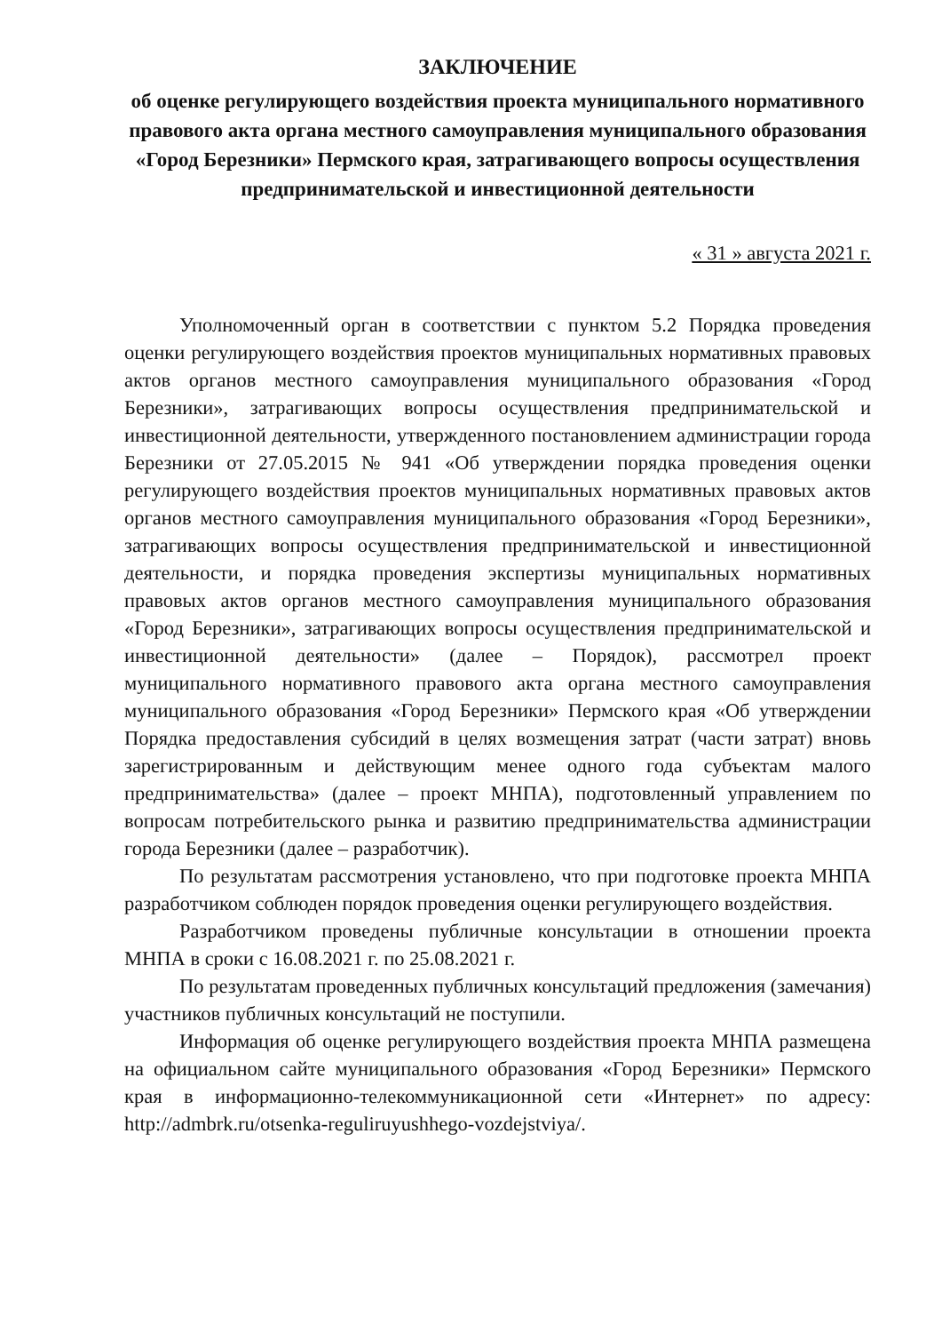ЗАКЛЮЧЕНИЕ
об оценке регулирующего воздействия проекта муниципального нормативного правового акта органа местного самоуправления муниципального образования «Город Березники» Пермского края, затрагивающего вопросы осуществления предпринимательской и инвестиционной деятельности
« 31 » августа 2021 г.
Уполномоченный орган в соответствии с пунктом 5.2 Порядка проведения оценки регулирующего воздействия проектов муниципальных нормативных правовых актов органов местного самоуправления муниципального образования «Город Березники», затрагивающих вопросы осуществления предпринимательской и инвестиционной деятельности, утвержденного постановлением администрации города Березники от 27.05.2015 № 941 «Об утверждении порядка проведения оценки регулирующего воздействия проектов муниципальных нормативных правовых актов органов местного самоуправления муниципального образования «Город Березники», затрагивающих вопросы осуществления предпринимательской и инвестиционной деятельности, и порядка проведения экспертизы муниципальных нормативных правовых актов органов местного самоуправления муниципального образования «Город Березники», затрагивающих вопросы осуществления предпринимательской и инвестиционной деятельности» (далее – Порядок), рассмотрел проект муниципального нормативного правового акта органа местного самоуправления муниципального образования «Город Березники» Пермского края «Об утверждении Порядка предоставления субсидий в целях возмещения затрат (части затрат) вновь зарегистрированным и действующим менее одного года субъектам малого предпринимательства» (далее – проект МНПА), подготовленный управлением по вопросам потребительского рынка и развитию предпринимательства администрации города Березники (далее – разработчик).
По результатам рассмотрения установлено, что при подготовке проекта МНПА разработчиком соблюден порядок проведения оценки регулирующего воздействия.
Разработчиком проведены публичные консультации в отношении проекта МНПА в сроки с 16.08.2021 г. по 25.08.2021 г.
По результатам проведенных публичных консультаций предложения (замечания) участников публичных консультаций не поступили.
Информация об оценке регулирующего воздействия проекта МНПА размещена на официальном сайте муниципального образования «Город Березники» Пермского края в информационно-телекоммуникационной сети «Интернет» по адресу: http://admbrk.ru/otsenka-reguliruyushhego-vozdejstviya/.